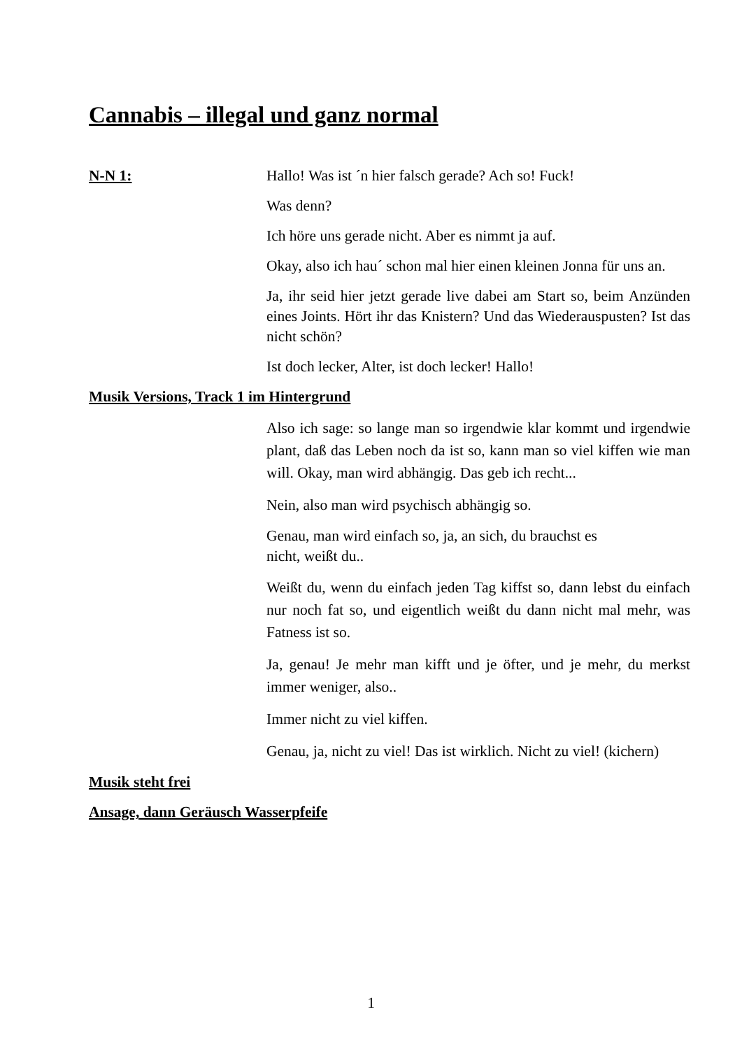Cannabis – illegal und ganz normal
N-N 1: Hallo! Was ist ´n hier falsch gerade? Ach so! Fuck!
Was denn?
Ich höre uns gerade nicht. Aber es nimmt ja auf.
Okay, also ich hau´ schon mal hier einen kleinen Jonna für uns an.
Ja, ihr seid hier jetzt gerade live dabei am Start so, beim Anzünden eines Joints. Hört ihr das Knistern? Und das Wiederauspusten? Ist das nicht schön?
Ist doch lecker, Alter, ist doch lecker! Hallo!
Musik Versions, Track 1 im Hintergrund
Also ich sage: so lange man so irgendwie klar kommt und irgendwie plant, daß das Leben noch da ist so, kann man so viel kiffen wie man will. Okay, man wird abhängig. Das geb ich recht...
Nein, also man wird psychisch abhängig so.
Genau, man wird einfach so, ja, an sich, du brauchst es
nicht, weißt du..
Weißt du, wenn du einfach jeden Tag kiffst so, dann lebst du einfach nur noch fat so, und eigentlich weißt du dann nicht mal mehr, was Fatness ist so.
Ja, genau! Je mehr man kifft und je öfter, und je mehr, du merkst immer weniger, also..
Immer nicht zu viel kiffen.
Genau, ja, nicht zu viel! Das ist wirklich. Nicht zu viel! (kichern)
Musik steht frei
Ansage, dann Geräusch Wasserpfeife
1